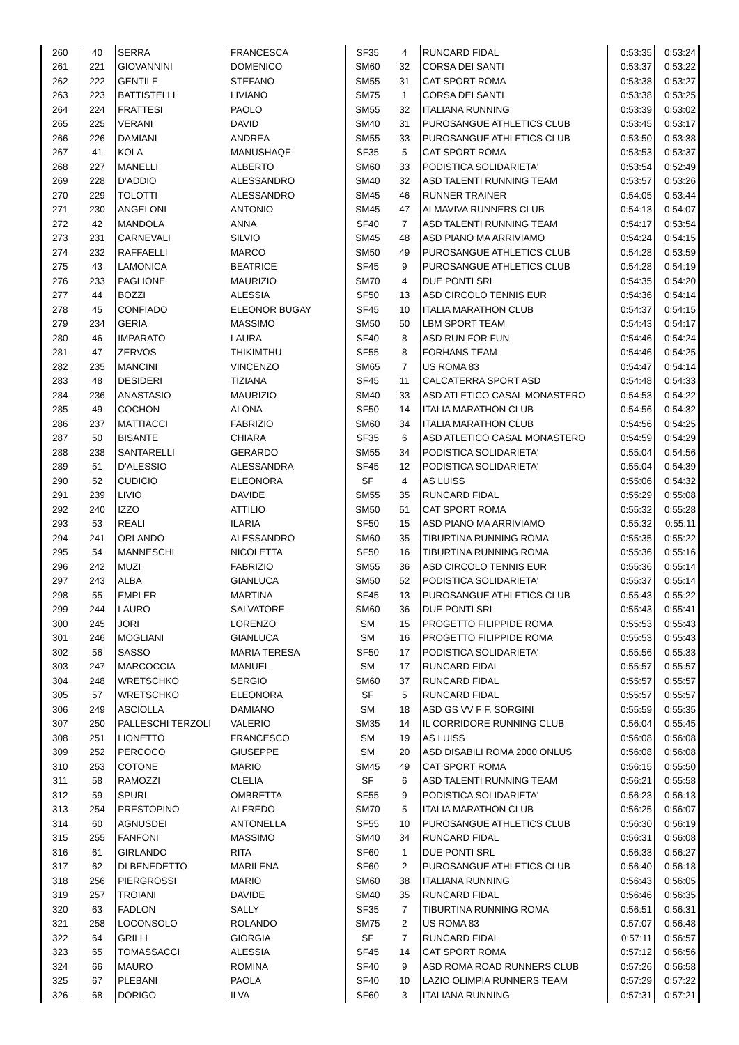| 260 | 40 | SERRA | FRANCESCA | SF35 | 4 | RUNCARD FIDAL | 0:53:35 | 0:53:24 |
| 261 | 221 | GIOVANNINI | DOMENICO | SM60 | 32 | CORSA DEI SANTI | 0:53:37 | 0:53:22 |
| 262 | 222 | GENTILE | STEFANO | SM55 | 31 | CAT SPORT ROMA | 0:53:38 | 0:53:27 |
| 263 | 223 | BATTISTELLI | LIVIANO | SM75 | 1 | CORSA DEI SANTI | 0:53:38 | 0:53:25 |
| 264 | 224 | FRATTESI | PAOLO | SM55 | 32 | ITALIANA RUNNING | 0:53:39 | 0:53:02 |
| 265 | 225 | VERANI | DAVID | SM40 | 31 | PUROSANGUE ATHLETICS CLUB | 0:53:45 | 0:53:17 |
| 266 | 226 | DAMIANI | ANDREA | SM55 | 33 | PUROSANGUE ATHLETICS CLUB | 0:53:50 | 0:53:38 |
| 267 | 41 | KOLA | MANUSHAQE | SF35 | 5 | CAT SPORT ROMA | 0:53:53 | 0:53:37 |
| 268 | 227 | MANELLI | ALBERTO | SM60 | 33 | PODISTICA SOLIDARIETA' | 0:53:54 | 0:52:49 |
| 269 | 228 | D'ADDIO | ALESSANDRO | SM40 | 32 | ASD TALENTI RUNNING TEAM | 0:53:57 | 0:53:26 |
| 270 | 229 | TOLOTTI | ALESSANDRO | SM45 | 46 | RUNNER TRAINER | 0:54:05 | 0:53:44 |
| 271 | 230 | ANGELONI | ANTONIO | SM45 | 47 | ALMAVIVA RUNNERS CLUB | 0:54:13 | 0:54:07 |
| 272 | 42 | MANDOLA | ANNA | SF40 | 7 | ASD TALENTI RUNNING TEAM | 0:54:17 | 0:53:54 |
| 273 | 231 | CARNEVALI | SILVIO | SM45 | 48 | ASD PIANO MA ARRIVIAMO | 0:54:24 | 0:54:15 |
| 274 | 232 | RAFFAELLI | MARCO | SM50 | 49 | PUROSANGUE ATHLETICS CLUB | 0:54:28 | 0:53:59 |
| 275 | 43 | LAMONICA | BEATRICE | SF45 | 9 | PUROSANGUE ATHLETICS CLUB | 0:54:28 | 0:54:19 |
| 276 | 233 | PAGLIONE | MAURIZIO | SM70 | 4 | DUE PONTI SRL | 0:54:35 | 0:54:20 |
| 277 | 44 | BOZZI | ALESSIA | SF50 | 13 | ASD CIRCOLO TENNIS EUR | 0:54:36 | 0:54:14 |
| 278 | 45 | CONFIADO | ELEONOR BUGAY | SF45 | 10 | ITALIA MARATHON CLUB | 0:54:37 | 0:54:15 |
| 279 | 234 | GERIA | MASSIMO | SM50 | 50 | LBM SPORT TEAM | 0:54:43 | 0:54:17 |
| 280 | 46 | IMPARATO | LAURA | SF40 | 8 | ASD RUN FOR FUN | 0:54:46 | 0:54:24 |
| 281 | 47 | ZERVOS | THIKIMTHU | SF55 | 8 | FORHANS TEAM | 0:54:46 | 0:54:25 |
| 282 | 235 | MANCINI | VINCENZO | SM65 | 7 | US ROMA 83 | 0:54:47 | 0:54:14 |
| 283 | 48 | DESIDERI | TIZIANA | SF45 | 11 | CALCATERRA SPORT ASD | 0:54:48 | 0:54:33 |
| 284 | 236 | ANASTASIO | MAURIZIO | SM40 | 33 | ASD ATLETICO CASAL MONASTERO | 0:54:53 | 0:54:22 |
| 285 | 49 | COCHON | ALONA | SF50 | 14 | ITALIA MARATHON CLUB | 0:54:56 | 0:54:32 |
| 286 | 237 | MATTIACCI | FABRIZIO | SM60 | 34 | ITALIA MARATHON CLUB | 0:54:56 | 0:54:25 |
| 287 | 50 | BISANTE | CHIARA | SF35 | 6 | ASD ATLETICO CASAL MONASTERO | 0:54:59 | 0:54:29 |
| 288 | 238 | SANTARELLI | GERARDO | SM55 | 34 | PODISTICA SOLIDARIETA' | 0:55:04 | 0:54:56 |
| 289 | 51 | D'ALESSIO | ALESSANDRA | SF45 | 12 | PODISTICA SOLIDARIETA' | 0:55:04 | 0:54:39 |
| 290 | 52 | CUDICIO | ELEONORA | SF | 4 | AS LUISS | 0:55:06 | 0:54:32 |
| 291 | 239 | LIVIO | DAVIDE | SM55 | 35 | RUNCARD FIDAL | 0:55:29 | 0:55:08 |
| 292 | 240 | IZZO | ATTILIO | SM50 | 51 | CAT SPORT ROMA | 0:55:32 | 0:55:28 |
| 293 | 53 | REALI | ILARIA | SF50 | 15 | ASD PIANO MA ARRIVIAMO | 0:55:32 | 0:55:11 |
| 294 | 241 | ORLANDO | ALESSANDRO | SM60 | 35 | TIBURTINA RUNNING ROMA | 0:55:35 | 0:55:22 |
| 295 | 54 | MANNESCHI | NICOLETTA | SF50 | 16 | TIBURTINA RUNNING ROMA | 0:55:36 | 0:55:16 |
| 296 | 242 | MUZI | FABRIZIO | SM55 | 36 | ASD CIRCOLO TENNIS EUR | 0:55:36 | 0:55:14 |
| 297 | 243 | ALBA | GIANLUCA | SM50 | 52 | PODISTICA SOLIDARIETA' | 0:55:37 | 0:55:14 |
| 298 | 55 | EMPLER | MARTINA | SF45 | 13 | PUROSANGUE ATHLETICS CLUB | 0:55:43 | 0:55:22 |
| 299 | 244 | LAURO | SALVATORE | SM60 | 36 | DUE PONTI SRL | 0:55:43 | 0:55:41 |
| 300 | 245 | JORI | LORENZO | SM | 15 | PROGETTO FILIPPIDE ROMA | 0:55:53 | 0:55:43 |
| 301 | 246 | MOGLIANI | GIANLUCA | SM | 16 | PROGETTO FILIPPIDE ROMA | 0:55:53 | 0:55:43 |
| 302 | 56 | SASSO | MARIA TERESA | SF50 | 17 | PODISTICA SOLIDARIETA' | 0:55:56 | 0:55:33 |
| 303 | 247 | MARCOCCIA | MANUEL | SM | 17 | RUNCARD FIDAL | 0:55:57 | 0:55:57 |
| 304 | 248 | WRETSCHKO | SERGIO | SM60 | 37 | RUNCARD FIDAL | 0:55:57 | 0:55:57 |
| 305 | 57 | WRETSCHKO | ELEONORA | SF | 5 | RUNCARD FIDAL | 0:55:57 | 0:55:57 |
| 306 | 249 | ASCIOLLA | DAMIANO | SM | 18 | ASD GS VV F F. SORGINI | 0:55:59 | 0:55:35 |
| 307 | 250 | PALLESCHI TERZOLI | VALERIO | SM35 | 14 | IL CORRIDORE RUNNING CLUB | 0:56:04 | 0:55:45 |
| 308 | 251 | LIONETTO | FRANCESCO | SM | 19 | AS LUISS | 0:56:08 | 0:56:08 |
| 309 | 252 | PERCOCO | GIUSEPPE | SM | 20 | ASD DISABILI ROMA 2000 ONLUS | 0:56:08 | 0:56:08 |
| 310 | 253 | COTONE | MARIO | SM45 | 49 | CAT SPORT ROMA | 0:56:15 | 0:55:50 |
| 311 | 58 | RAMOZZI | CLELIA | SF | 6 | ASD TALENTI RUNNING TEAM | 0:56:21 | 0:55:58 |
| 312 | 59 | SPURI | OMBRETTA | SF55 | 9 | PODISTICA SOLIDARIETA' | 0:56:23 | 0:56:13 |
| 313 | 254 | PRESTOPINO | ALFREDO | SM70 | 5 | ITALIA MARATHON CLUB | 0:56:25 | 0:56:07 |
| 314 | 60 | AGNUSDEI | ANTONELLA | SF55 | 10 | PUROSANGUE ATHLETICS CLUB | 0:56:30 | 0:56:19 |
| 315 | 255 | FANFONI | MASSIMO | SM40 | 34 | RUNCARD FIDAL | 0:56:31 | 0:56:08 |
| 316 | 61 | GIRLANDO | RITA | SF60 | 1 | DUE PONTI SRL | 0:56:33 | 0:56:27 |
| 317 | 62 | DI BENEDETTO | MARILENA | SF60 | 2 | PUROSANGUE ATHLETICS CLUB | 0:56:40 | 0:56:18 |
| 318 | 256 | PIERGROSSI | MARIO | SM60 | 38 | ITALIANA RUNNING | 0:56:43 | 0:56:05 |
| 319 | 257 | TROIANI | DAVIDE | SM40 | 35 | RUNCARD FIDAL | 0:56:46 | 0:56:35 |
| 320 | 63 | FADLON | SALLY | SF35 | 7 | TIBURTINA RUNNING ROMA | 0:56:51 | 0:56:31 |
| 321 | 258 | LOCONSOLO | ROLANDO | SM75 | 2 | US ROMA 83 | 0:57:07 | 0:56:48 |
| 322 | 64 | GRILLI | GIORGIA | SF | 7 | RUNCARD FIDAL | 0:57:11 | 0:56:57 |
| 323 | 65 | TOMASSACCI | ALESSIA | SF45 | 14 | CAT SPORT ROMA | 0:57:12 | 0:56:56 |
| 324 | 66 | MAURO | ROMINA | SF40 | 9 | ASD ROMA ROAD RUNNERS CLUB | 0:57:26 | 0:56:58 |
| 325 | 67 | PLEBANI | PAOLA | SF40 | 10 | LAZIO OLIMPIA RUNNERS TEAM | 0:57:29 | 0:57:22 |
| 326 | 68 | DORIGO | ILVA | SF60 | 3 | ITALIANA RUNNING | 0:57:31 | 0:57:21 |